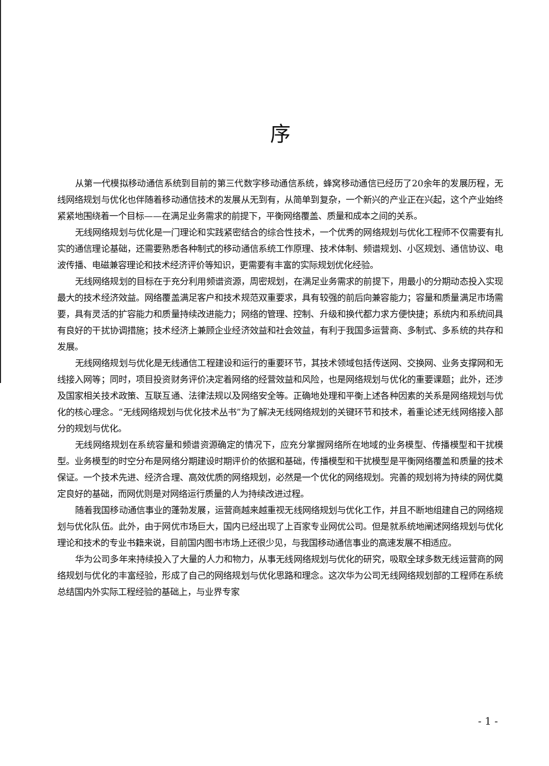序
从第一代模拟移动通信系统到目前的第三代数字移动通信系统，蜂窝移动通信已经历了20余年的发展历程，无线网络规划与优化也伴随着移动通信技术的发展从无到有，从简单到复杂，一个新兴的产业正在兴起，这个产业始终紧紧地围绕着一个目标——在满足业务需求的前提下，平衡网络覆盖、质量和成本之间的关系。
无线网络规划与优化是一门理论和实践紧密结合的综合性技术，一个优秀的网络规划与优化工程师不仅需要有扎实的通信理论基础，还需要熟悉各种制式的移动通信系统工作原理、技术体制、频谱规划、小区规划、通信协议、电波传播、电磁兼容理论和技术经济评价等知识，更需要有丰富的实际规划优化经验。
无线网络规划的目标在于充分利用频谱资源，周密规划，在满足业务需求的前提下，用最小的分期动态投入实现最大的技术经济效益。网络覆盖满足客户和技术规范双重要求，具有较强的前后向兼容能力；容量和质量满足市场需要，具有灵活的扩容能力和质量持续改进能力；网络的管理、控制、升级和换代都力求方便快捷；系统内和系统间具有良好的干扰协调措施；技术经济上兼顾企业经济效益和社会效益，有利于我国多运营商、多制式、多系统的共存和发展。
无线网络规划与优化是无线通信工程建设和运行的重要环节，其技术领域包括传送网、交换网、业务支撑网和无线接入网等；同时，项目投资财务评价决定着网络的经营效益和风险，也是网络规划与优化的重要课题；此外，还涉及国家相关技术政策、互联互通、法律法规以及网络安全等。正确地处理和平衡上述各种因素的关系是网络规划与优化的核心理念。“无线网络规划与优化技术丛书”为了解决无线网络规划的关键环节和技术，着重论述无线网络接入部分的规划与优化。
无线网络规划在系统容量和频谱资源确定的情况下，应充分掌握网络所在地域的业务模型、传播模型和干扰模型。业务模型的时空分布是网络分期建设时期评价的依据和基础，传播模型和干扰模型是平衡网络覆盖和质量的技术保证。一个技术先进、经济合理、高效优质的网络规划，必然是一个优化的网络规划。完善的规划将为持续的网优奠定良好的基础，而网优则是对网络运行质量的人为持续改进过程。
随着我国移动通信事业的蓬勃发展，运营商越来越重视无线网络规划与优化工作，并且不断地组建自己的网络规划与优化队伍。此外，由于网优市场巨大，国内已经出现了上百家专业网优公司。但是就系统地阐述网络规划与优化理论和技术的专业书籍来说，目前国内图书市场上还很少见，与我国移动通信事业的高速发展不相适应。
华为公司多年来持续投入了大量的人力和物力，从事无线网络规划与优化的研究，吸取全球多数无线运营商的网络规划与优化的丰富经验，形成了自己的网络规划与优化思路和理念。这次华为公司无线网络规划部的工程师在系统总结国内外实际工程经验的基础上，与业界专家
- 1 -